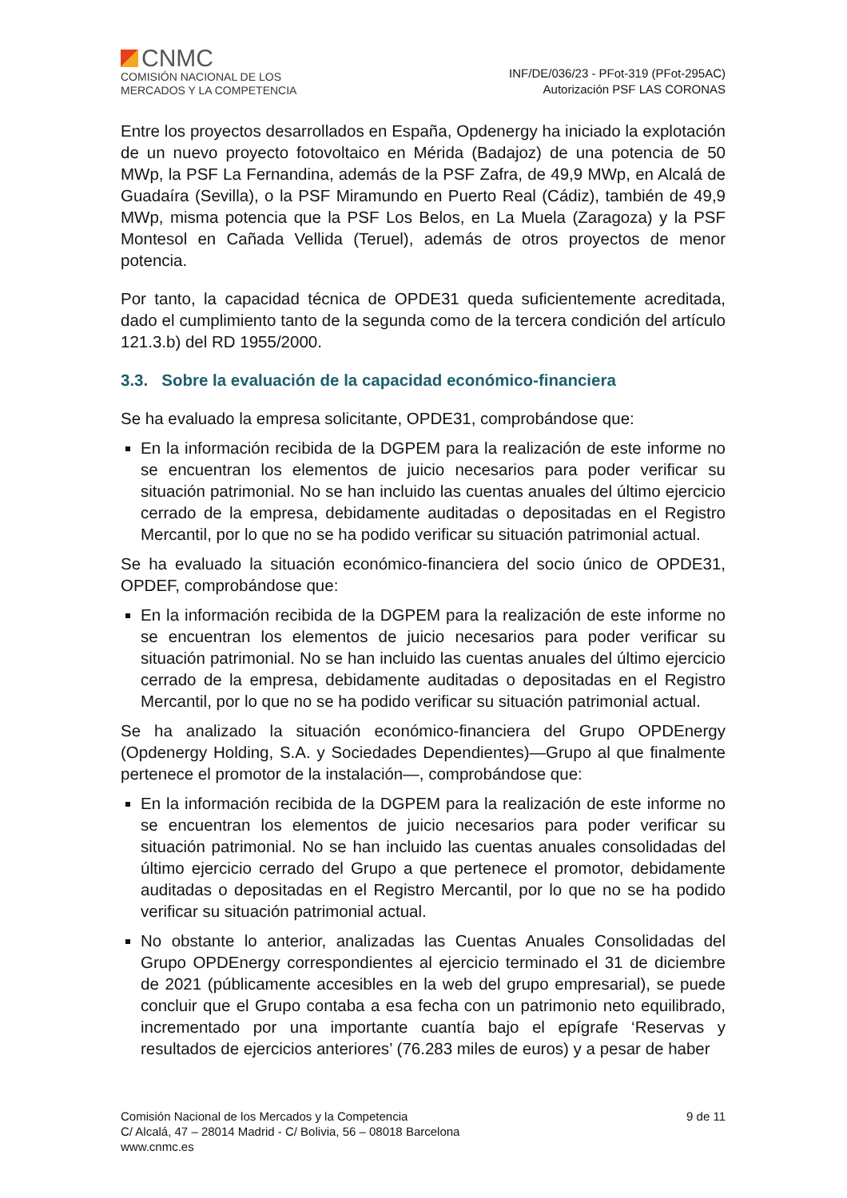CNMC
COMISIÓN NACIONAL DE LOS
MERCADOS Y LA COMPETENCIA
INF/DE/036/23 - PFot-319 (PFot-295AC)
Autorización PSF LAS CORONAS
Entre los proyectos desarrollados en España, Opdenergy ha iniciado la explotación de un nuevo proyecto fotovoltaico en Mérida (Badajoz) de una potencia de 50 MWp, la PSF La Fernandina, además de la PSF Zafra, de 49,9 MWp, en Alcalá de Guadaíra (Sevilla), o la PSF Miramundo en Puerto Real (Cádiz), también de 49,9 MWp, misma potencia que la PSF Los Belos, en La Muela (Zaragoza) y la PSF Montesol en Cañada Vellida (Teruel), además de otros proyectos de menor potencia.
Por tanto, la capacidad técnica de OPDE31 queda suficientemente acreditada, dado el cumplimiento tanto de la segunda como de la tercera condición del artículo 121.3.b) del RD 1955/2000.
3.3. Sobre la evaluación de la capacidad económico-financiera
Se ha evaluado la empresa solicitante, OPDE31, comprobándose que:
En la información recibida de la DGPEM para la realización de este informe no se encuentran los elementos de juicio necesarios para poder verificar su situación patrimonial. No se han incluido las cuentas anuales del último ejercicio cerrado de la empresa, debidamente auditadas o depositadas en el Registro Mercantil, por lo que no se ha podido verificar su situación patrimonial actual.
Se ha evaluado la situación económico-financiera del socio único de OPDE31, OPDEF, comprobándose que:
En la información recibida de la DGPEM para la realización de este informe no se encuentran los elementos de juicio necesarios para poder verificar su situación patrimonial. No se han incluido las cuentas anuales del último ejercicio cerrado de la empresa, debidamente auditadas o depositadas en el Registro Mercantil, por lo que no se ha podido verificar su situación patrimonial actual.
Se ha analizado la situación económico-financiera del Grupo OPDEnergy (Opdenergy Holding, S.A. y Sociedades Dependientes)—Grupo al que finalmente pertenece el promotor de la instalación—, comprobándose que:
En la información recibida de la DGPEM para la realización de este informe no se encuentran los elementos de juicio necesarios para poder verificar su situación patrimonial. No se han incluido las cuentas anuales consolidadas del último ejercicio cerrado del Grupo a que pertenece el promotor, debidamente auditadas o depositadas en el Registro Mercantil, por lo que no se ha podido verificar su situación patrimonial actual.
No obstante lo anterior, analizadas las Cuentas Anuales Consolidadas del Grupo OPDEnergy correspondientes al ejercicio terminado el 31 de diciembre de 2021 (públicamente accesibles en la web del grupo empresarial), se puede concluir que el Grupo contaba a esa fecha con un patrimonio neto equilibrado, incrementado por una importante cuantía bajo el epígrafe ‘Reservas y resultados de ejercicios anteriores’ (76.283 miles de euros) y a pesar de haber
Comisión Nacional de los Mercados y la Competencia
C/ Alcalá, 47 – 28014 Madrid - C/ Bolivia, 56 – 08018 Barcelona
www.cnmc.es
9 de 11